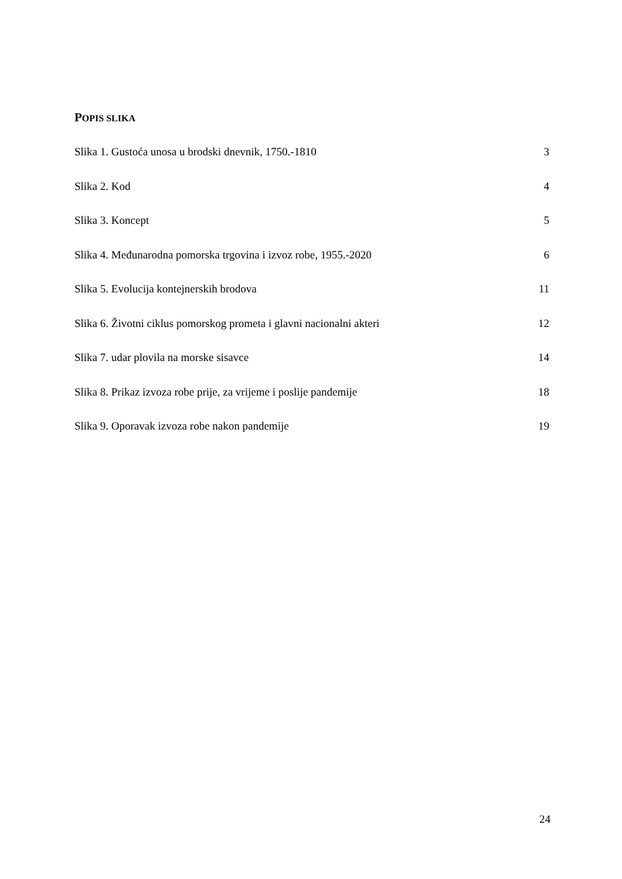POPIS SLIKA
Slika 1. Gustoća unosa u brodski dnevnik, 1750.-1810 3
Slika 2. Kod 4
Slika 3. Koncept 5
Slika 4. Međunarodna pomorska trgovina i izvoz robe, 1955.-2020 6
Slika 5. Evolucija kontejnerskih brodova 11
Slika 6. Životni ciklus pomorskog prometa i glavni nacionalni akteri 12
Slika 7. udar plovila na morske sisavce 14
Slika 8. Prikaz izvoza robe prije, za vrijeme i poslije pandemije 18
Slika 9. Oporavak izvoza robe nakon pandemije 19
24